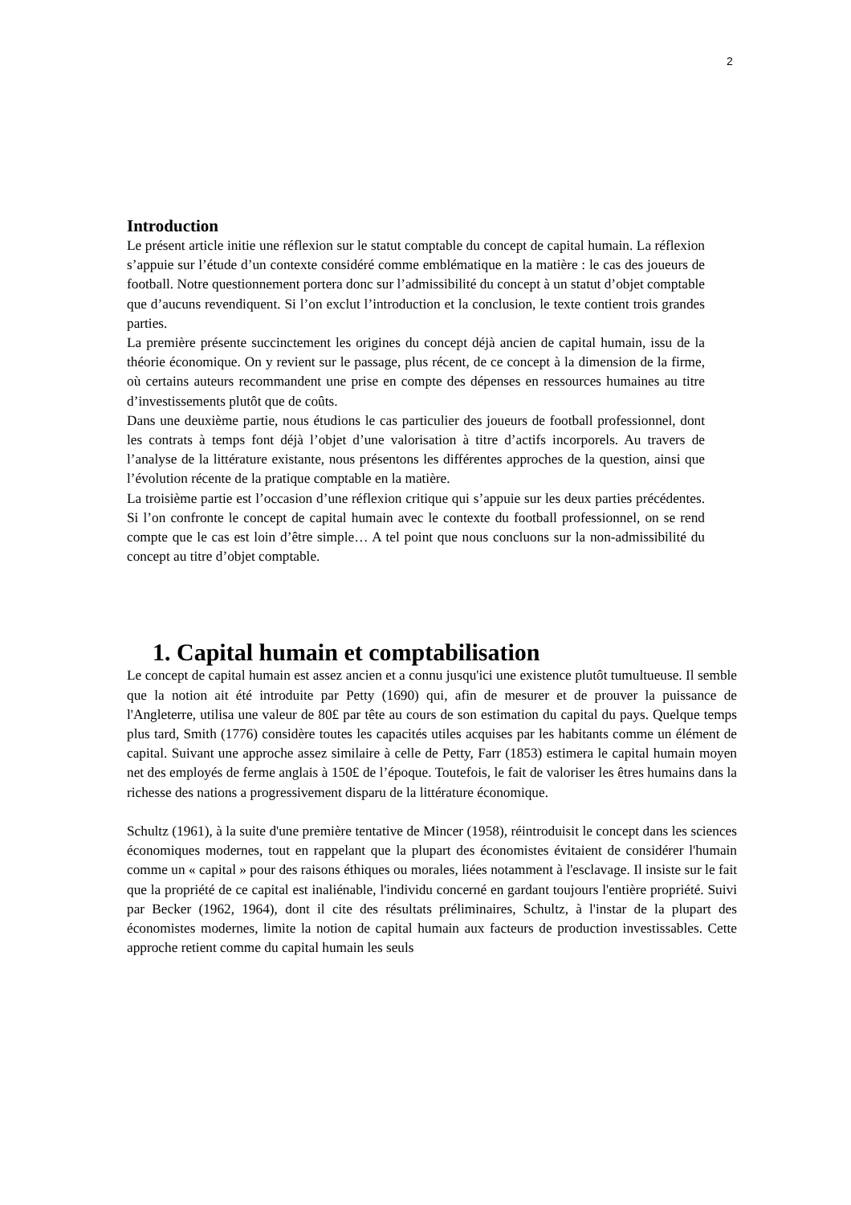2
Introduction
Le présent article initie une réflexion sur le statut comptable du concept de capital humain. La réflexion s’appuie sur l’étude d’un contexte considéré comme emblématique en la matière : le cas des joueurs de football. Notre questionnement portera donc sur l’admissibilité du concept à un statut d’objet comptable que d’aucuns revendiquent. Si l’on exclut l’introduction et la conclusion, le texte contient trois grandes parties.
La première présente succinctement les origines du concept déjà ancien de capital humain, issu de la théorie économique. On y revient sur le passage, plus récent, de ce concept à la dimension de la firme, où certains auteurs recommandent une prise en compte des dépenses en ressources humaines au titre d’investissements plutôt que de coûts.
Dans une deuxième partie, nous étudions le cas particulier des joueurs de football professionnel, dont les contrats à temps font déjà l’objet d’une valorisation à titre d’actifs incorporels. Au travers de l’analyse de la littérature existante, nous présentons les différentes approches de la question, ainsi que l’évolution récente de la pratique comptable en la matière.
La troisième partie est l’occasion d’une réflexion critique qui s’appuie sur les deux parties précédentes. Si l’on confronte le concept de capital humain avec le contexte du football professionnel, on se rend compte que le cas est loin d’être simple… A tel point que nous concluons sur la non-admissibilité du concept au titre d’objet comptable.
1. Capital humain et comptabilisation
Le concept de capital humain est assez ancien et a connu jusqu'ici une existence plutôt tumultueuse. Il semble que la notion ait été introduite par Petty (1690) qui, afin de mesurer et de prouver la puissance de l'Angleterre, utilisa une valeur de 80£ par tête au cours de son estimation du capital du pays. Quelque temps plus tard, Smith (1776) considère toutes les capacités utiles acquises par les habitants comme un élément de capital. Suivant une approche assez similaire à celle de Petty, Farr (1853) estimera le capital humain moyen net des employés de ferme anglais à 150£ de l’époque. Toutefois, le fait de valoriser les êtres humains dans la richesse des nations a progressivement disparu de la littérature économique.
Schultz (1961), à la suite d'une première tentative de Mincer (1958), réintroduisit le concept dans les sciences économiques modernes, tout en rappelant que la plupart des économistes évitaient de considérer l'humain comme un « capital » pour des raisons éthiques ou morales, liées notamment à l'esclavage. Il insiste sur le fait que la propriété de ce capital est inaliénable, l'individu concerné en gardant toujours l'entière propriété. Suivi par Becker (1962, 1964), dont il cite des résultats préliminaires, Schultz, à l'instar de la plupart des économistes modernes, limite la notion de capital humain aux facteurs de production investissables. Cette approche retient comme du capital humain les seuls